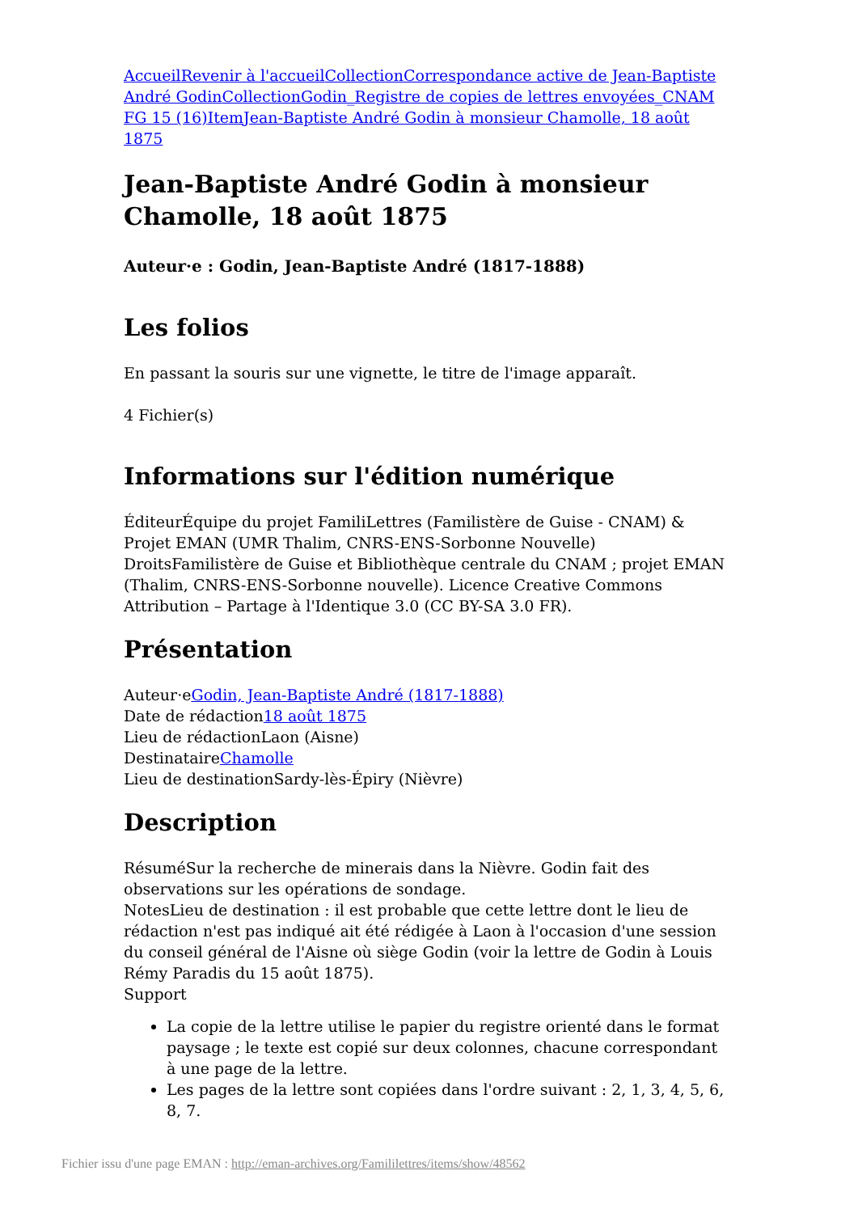Accueil Revenir à l'accueil Collection Correspondance active de Jean-Baptiste André Godin Collection Godin_Registre de copies de lettres envoyées_CNAM FG 15 (16) Item Jean-Baptiste André Godin à monsieur Chamolle, 18 août 1875
Jean-Baptiste André Godin à monsieur Chamolle, 18 août 1875
Auteur·e : Godin, Jean-Baptiste André (1817-1888)
Les folios
En passant la souris sur une vignette, le titre de l'image apparaît.
4 Fichier(s)
Informations sur l'édition numérique
ÉditeurÉquipe du projet FamiliLettres (Familistère de Guise - CNAM) & Projet EMAN (UMR Thalim, CNRS-ENS-Sorbonne Nouvelle)
DroitsFamilistère de Guise et Bibliothèque centrale du CNAM ; projet EMAN (Thalim, CNRS-ENS-Sorbonne nouvelle). Licence Creative Commons Attribution – Partage à l'Identique 3.0 (CC BY-SA 3.0 FR).
Présentation
Auteur·eGodin, Jean-Baptiste André (1817-1888)
Date de rédaction18 août 1875
Lieu de rédactionLaon (Aisne)
DestinataireChamolle
Lieu de destinationSardy-lès-Épiry (Nièvre)
Description
RésuméSur la recherche de minerais dans la Nièvre. Godin fait des observations sur les opérations de sondage.
NotesLieu de destination : il est probable que cette lettre dont le lieu de rédaction n'est pas indiqué ait été rédigée à Laon à l'occasion d'une session du conseil général de l'Aisne où siège Godin (voir la lettre de Godin à Louis Rémy Paradis du 15 août 1875).
Support
La copie de la lettre utilise le papier du registre orienté dans le format paysage ; le texte est copié sur deux colonnes, chacune correspondant à une page de la lettre.
Les pages de la lettre sont copiées dans l'ordre suivant : 2, 1, 3, 4, 5, 6, 8, 7.
Fichier issu d'une page EMAN : http://eman-archives.org/Famililettres/items/show/48562